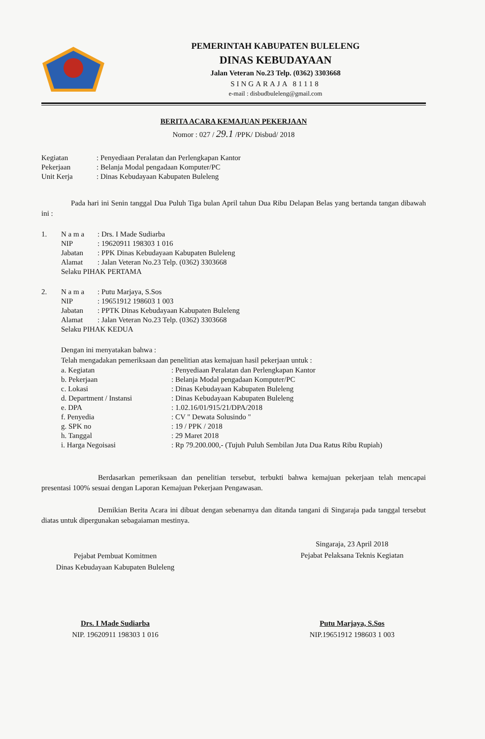PEMERINTAH KABUPATEN BULELENG
DINAS KEBUDAYAAN
Jalan Veteran No.23 Telp. (0362) 3303668
SINGARAJA 81118
e-mail : disbudbuleleng@gmail.com
BERITA ACARA KEMAJUAN PEKERJAAN
Nomor : 027 / 29.1 /PPK/ Disbud/ 2018
| Kegiatan | : Penyediaan Peralatan dan Perlengkapan Kantor |
| Pekerjaan | : Belanja Modal pengadaan Komputer/PC |
| Unit Kerja | : Dinas Kebudayaan Kabupaten Buleleng |
Pada hari ini Senin tanggal Dua Puluh Tiga bulan April tahun Dua Ribu Delapan Belas yang bertanda tangan dibawah ini :
| 1. | N a m a | : Drs. I Made Sudiarba |
| | NIP | : 19620911 198303 1 016 |
| | Jabatan | : PPK Dinas Kebudayaan Kabupaten Buleleng |
| | Alamat | : Jalan Veteran No.23 Telp. (0362) 3303668 |
| | Selaku PIHAK PERTAMA | |
| 2. | N a m a | : Putu Marjaya, S.Sos |
| | NIP | : 19651912 198603 1 003 |
| | Jabatan | : PPTK Dinas Kebudayaan Kabupaten Buleleng |
| | Alamat | : Jalan Veteran No.23 Telp. (0362) 3303668 |
| | Selaku PIHAK KEDUA | |
Dengan ini menyatakan bahwa :
Telah mengadakan pemeriksaan dan penelitian atas kemajuan hasil pekerjaan untuk :
| a. Kegiatan | : Penyediaan Peralatan dan Perlengkapan Kantor |
| b. Pekerjaan | : Belanja Modal pengadaan Komputer/PC |
| c. Lokasi | : Dinas Kebudayaan Kabupaten Buleleng |
| d. Department / Instansi | : Dinas Kebudayaan Kabupaten Buleleng |
| e. DPA | : 1.02.16/01/915/21/DPA/2018 |
| f. Penyedia | : CV " Dewata Solusindo " |
| g. SPK no | : 19 / PPK / 2018 |
| h. Tanggal | : 29 Maret 2018 |
| i. Harga Negoisasi | : Rp 79.200.000,- (Tujuh Puluh Sembilan Juta Dua Ratus Ribu Rupiah) |
Berdasarkan pemeriksaan dan penelitian tersebut, terbukti bahwa kemajuan pekerjaan telah mencapai presentasi 100% sesuai dengan Laporan Kemajuan Pekerjaan Pengawasan.
Demikian Berita Acara ini dibuat dengan sebenarnya dan ditanda tangani di Singaraja pada tanggal tersebut diatas untuk dipergunakan sebagaiaman mestinya.
Pejabat Pembuat Komitmen
Dinas Kebudayaan Kabupaten Buleleng
Drs. I Made Sudiarba
NIP. 19620911 198303 1 016
Singaraja, 23 April 2018
Pejabat Pelaksana Teknis Kegiatan
Putu Marjaya, S.Sos
NIP.19651912 198603 1 003